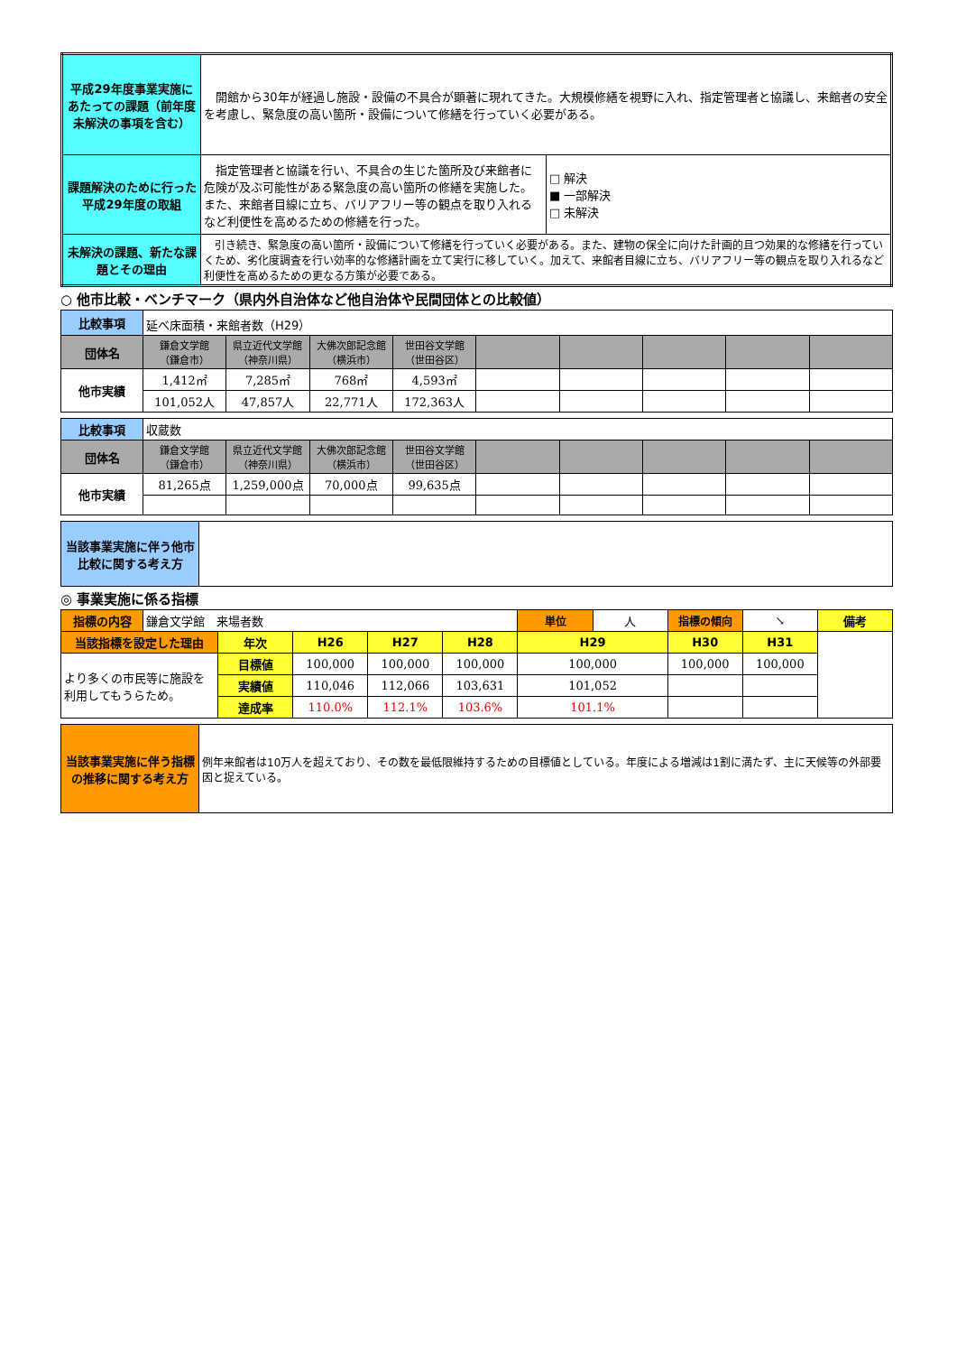| 平成29年度事業実施にあたっての課題（前年度未解決の事項を含む） | 開館から30年が経過し施設・設備の不具合が顕著に現れてきた。大規模修繕を視野に入れ、指定管理者と協議し、来館者の安全を考慮し、緊急度の高い箇所・設備について修繕を行っていく必要がある。 | |
| 課題解決のために行った平成29年度の取組 | 指定管理者と協議を行い、不具合の生じた箇所及び来館者に危険が及ぶ可能性がある緊急度の高い箇所の修繕を実施した。また、来館者目線に立ち、バリアフリー等の観点を取り入れるなど利便性を高めるための修繕を行った。 | □ 解決 ■ 一部解決 □ 未解決 |
| 未解決の課題、新たな課題とその理由 | 引き続き、緊急度の高い箇所・設備について修繕を行っていく必要がある。また、建物の保全に向けた計画的且つ効果的な修繕を行っていくため、劣化度調査を行い効率的な修繕計画を立て実行に移していく。加えて、来館者目線に立ち、バリアフリー等の観点を取り入れるなど利便性を高めるための更なる方策が必要である。 | |
○ 他市比較・ベンチマーク（県内外自治体など他自治体や民間団体との比較値）
| 比較事項 | 延べ床面積・来館者数（H29） | | | | | | | | |
| 団体名 | 鎌倉文学館 （鎌倉市） | 県立近代文学館 （神奈川県） | 大佛次郎記念館 （横浜市） | 世田谷文学館 （世田谷区） | | | | | |
| 他市実績 | 1,412㎡ | 7,285㎡ | 768㎡ | 4,593㎡ | | | | | |
| | 101,052人 | 47,857人 | 22,771人 | 172,363人 | | | | | |
| 比較事項 | 収蔵数 | | | | | | | | |
| 団体名 | 鎌倉文学館 （鎌倉市） | 県立近代文学館 （神奈川県） | 大佛次郎記念館 （横浜市） | 世田谷文学館 （世田谷区） | | | | | |
| 他市実績 | 81,265点 | 1,259,000点 | 70,000点 | 99,635点 | | | | | |
| 当該事業実施に伴う他市比較に関する考え方 | |
◎ 事業実施に係る指標
| 指標の内容 | 鎌倉文学館 来場者数 | | | | | 単位 | 人 | 指標の傾向 | ↘ | 備考 |
| 当該指標を設定した理由 | | 年次 | H26 | H27 | H28 | H29 | | H30 | H31 | |
| より多くの市民等に施設を利用してもうらため。 | | 目標値 | 100,000 | 100,000 | 100,000 | 100,000 | | 100,000 | 100,000 | |
| | | 実績値 | 110,046 | 112,066 | 103,631 | 101,052 | | | | |
| | | 達成率 | 110.0% | 112.1% | 103.6% | 101.1% | | | | |
| 当該事業実施に伴う指標の推移に関する考え方 | 例年来館者は10万人を超えており、その数を最低限維持するための目標値としている。年度による増減は1割に満たず、主に天候等の外部要因と捉えている。 |